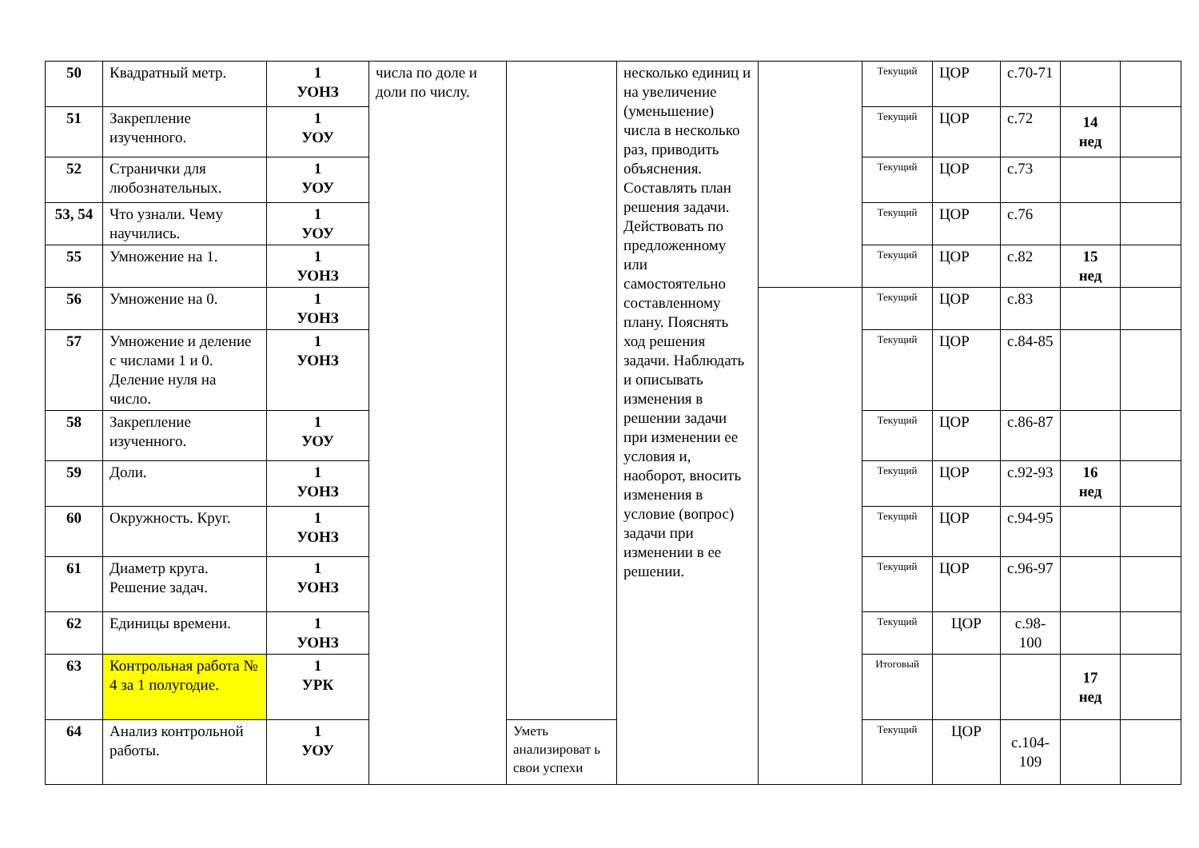| 50 | Квадратный метр. | 1 УОНЗ | числа по доле и доли по числу. | | несколько единиц и на увеличение (уменьшение) числа в несколько раз, приводить объяснения. Составлять план решения задачи. Действовать по предложенному или самостоятельно составленному плану. Пояснять ход решения задачи. Наблюдать и описывать изменения в решении задачи при изменении ее условия и, наоборот, вносить изменения в условие (вопрос) задачи при изменении в ее решении. | | Текущий | ЦОР | с.70-71 | | |
| 51 | Закрепление изученного. | 1 УОУ | | | | | Текущий | ЦОР | с.72 | 14 нед | |
| 52 | Странички для любознательных. | 1 УОУ | | | | | Текущий | ЦОР | с.73 | | |
| 53, 54 | Что узнали. Чему научились. | 1 УОУ | | | | | Текущий | ЦОР | с.76 | | |
| 55 | Умножение на 1. | 1 УОНЗ | | | | | Текущий | ЦОР | с.82 | 15 нед | |
| 56 | Умножение на 0. | 1 УОНЗ | | | | | Текущий | ЦОР | с.83 | | |
| 57 | Умножение и деление с числами 1 и 0. Деление нуля на число. | 1 УОНЗ | | | | | Текущий | ЦОР | с.84-85 | | |
| 58 | Закрепление изученного. | 1 УОУ | | | | | Текущий | ЦОР | с.86-87 | | |
| 59 | Доли. | 1 УОНЗ | | | | | Текущий | ЦОР | с.92-93 | 16 нед | |
| 60 | Окружность. Круг. | 1 УОНЗ | | | | | Текущий | ЦОР | с.94-95 | | |
| 61 | Диаметр круга. Решение задач. | 1 УОНЗ | | | | | Текущий | ЦОР | с.96-97 | | |
| 62 | Единицы времени. | 1 УОНЗ | | | | | Текущий | ЦОР | с.98-100 | | |
| 63 | Контрольная работа № 4 за 1 полугодие. | 1 УРК | | | | | Итоговый | | | 17 нед | |
| 64 | Анализ контрольной работы. | 1 УОУ | | Уметь анализироват ь свои успехи | | | Текущий | ЦОР | с.104-109 | | |